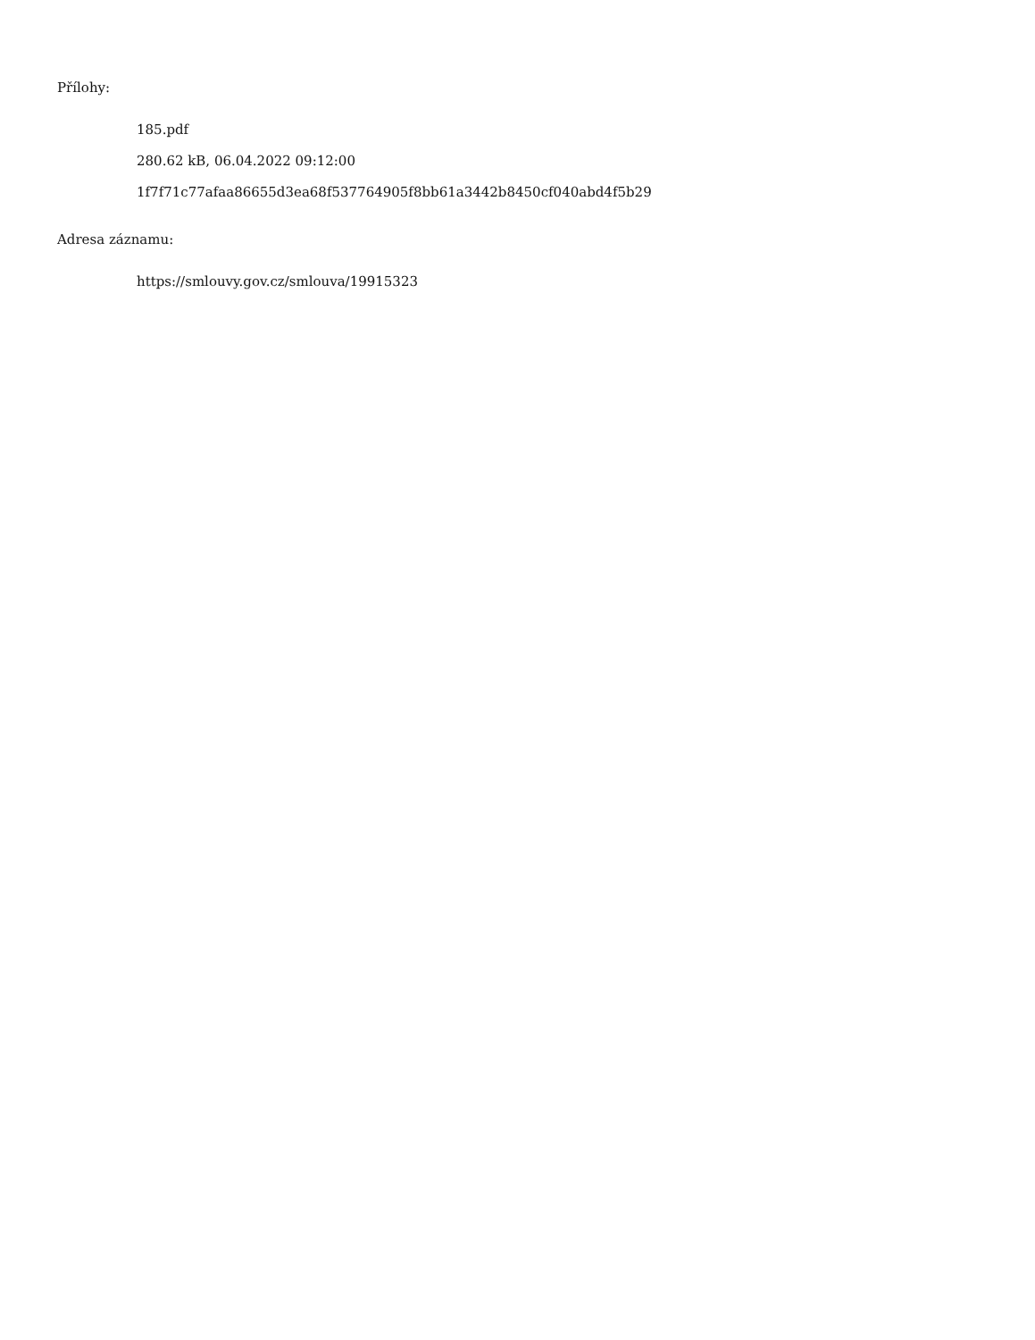Přílohy:
185.pdf
280.62 kB, 06.04.2022 09:12:00
1f7f71c77afaa86655d3ea68f537764905f8bb61a3442b8450cf040abd4f5b29
Adresa záznamu:
https://smlouvy.gov.cz/smlouva/19915323